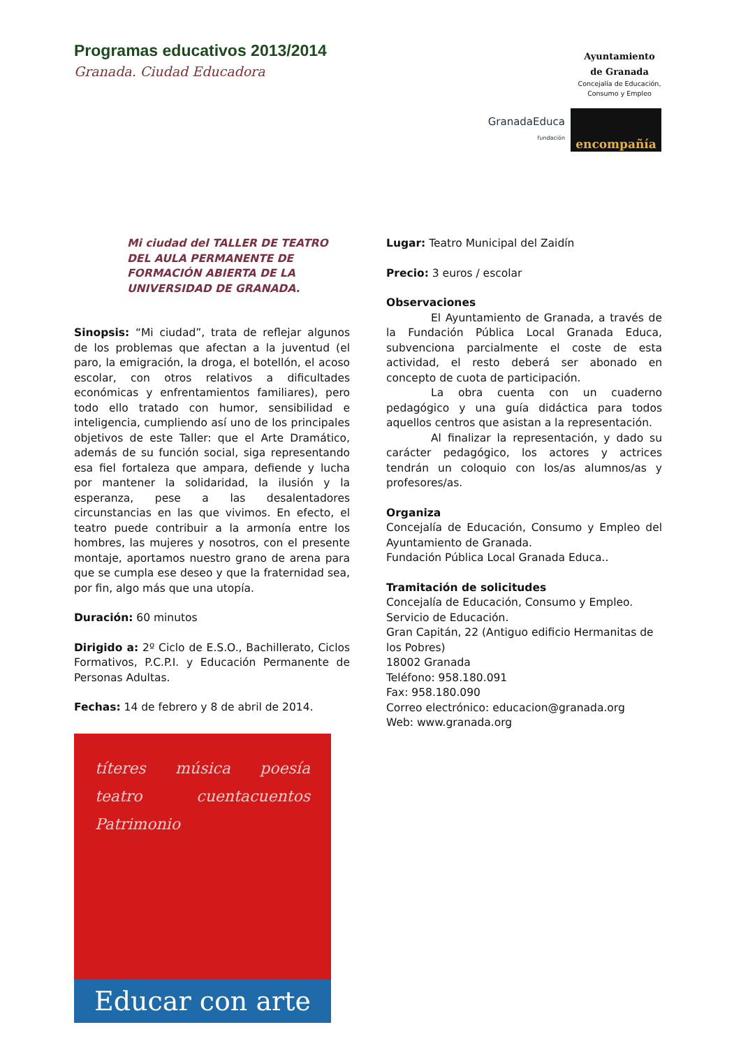Programas educativos 2013/2014
Granada. Ciudad Educadora
Ayuntamiento de Granada
Concejalía de Educación, Consumo y Empleo
GranadaEduca
fundación
encompañía
Mi ciudad del TALLER DE TEATRO DEL AULA PERMANENTE DE FORMACIÓN ABIERTA DE LA UNIVERSIDAD DE GRANADA.
Sinopsis: “Mi ciudad”, trata de reflejar algunos de los problemas que afectan a la juventud (el paro, la emigración, la droga, el botellón, el acoso escolar, con otros relativos a dificultades económicas y enfrentamientos familiares), pero todo ello tratado con humor, sensibilidad e inteligencia, cumpliendo así uno de los principales objetivos de este Taller: que el Arte Dramático, además de su función social, siga representando esa fiel fortaleza que ampara, defiende y lucha por mantener la solidaridad, la ilusión y la esperanza, pese a las desalentadores circunstancias en las que vivimos. En efecto, el teatro puede contribuir a la armonía entre los hombres, las mujeres y nosotros, con el presente montaje, aportamos nuestro grano de arena para que se cumpla ese deseo y que la fraternidad sea, por fin, algo más que una utopía.
Duración: 60 minutos
Dirigido a: 2º Ciclo de E.S.O., Bachillerato, Ciclos Formativos, P.C.P.I. y Educación Permanente de Personas Adultas.
Fechas: 14 de febrero y 8 de abril de 2014.
títeres música poesía teatro cuentacuentos Patrimonio
Educar con arte
Lugar: Teatro Municipal del Zaidín
Precio: 3 euros / escolar
Observaciones
El Ayuntamiento de Granada, a través de la Fundación Pública Local Granada Educa, subvenciona parcialmente el coste de esta actividad, el resto deberá ser abonado en concepto de cuota de participación.
La obra cuenta con un cuaderno pedagógico y una guía didáctica para todos aquellos centros que asistan a la representación.
Al finalizar la representación, y dado su carácter pedagógico, los actores y actrices tendrán un coloquio con los/as alumnos/as y profesores/as.
Organiza
Concejalía de Educación, Consumo y Empleo del Ayuntamiento de Granada.
Fundación Pública Local Granada Educa..
Tramitación de solicitudes
Concejalía de Educación, Consumo y Empleo.
Servicio de Educación.
Gran Capitán, 22 (Antiguo edificio Hermanitas de los Pobres)
18002 Granada
Teléfono: 958.180.091
Fax: 958.180.090
Correo electrónico: educacion@granada.org
Web: www.granada.org